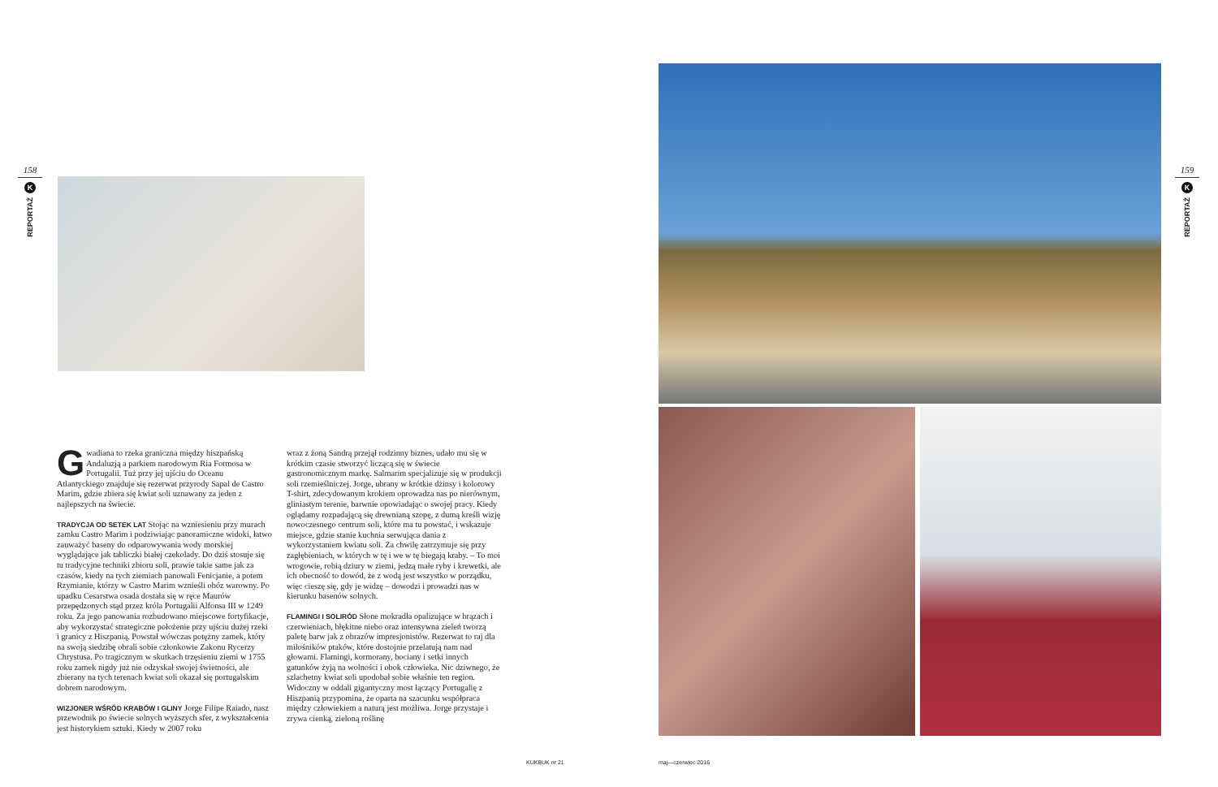158
K
REPORTAŻ
Gwadiana to rzeka graniczna między hiszpańską Andaluzją a parkiem narodowym Ria Formosa w Portugalii. Tuż przy jej ujściu do Oceanu Atlantyckiego znajduje się rezerwat przyrody Sapal de Castro Marim, gdzie zbiera się kwiat soli uznawany za jeden z najlepszych na świecie.
TRADYCJA OD SETEK LAT Stojąc na wzniesieniu przy murach zamku Castro Marim i podziwiając panoramiczne widoki, łatwo zauważyć baseny do odparowywania wody morskiej wyglądające jak tabliczki białej czekolady. Do dziś stosuje się tu tradycyjne techniki zbioru soli, prawie takie same jak za czasów, kiedy na tych ziemiach panowali Fenicjanie, a potem Rzymianie, którzy w Castro Marim wznieśli obóz warowny. Po upadku Cesarstwa osada dostała się w ręce Maurów przepędzonych stąd przez króla Portugalii Alfonsa III w 1249 roku. Za jego panowania rozbudowano miejscowe fortyfikacje, aby wykorzystać strategiczne położenie przy ujściu dużej rzeki i granicy z Hiszpanią. Powstał wówczas potężny zamek, który na swoją siedzibę obrali sobie członkowie Zakonu Rycerzy Chrystusa. Po tragicznym w skutkach trzęsieniu ziemi w 1755 roku zamek nigdy już nie odzyskał swojej świetności, ale zbierany na tych terenach kwiat soli okazał się portugalskim dobrem narodowym.
WIZJONER WŚRÓD KRABÓW I GLINY Jorge Filipe Raiado, nasz przewodnik po świecie solnych wyższych sfer, z wykształcenia jest historykiem sztuki. Kiedy w 2007 roku
wraz z żoną Sandrą przejął rodzinny biznes, udało mu się w krótkim czasie stworzyć liczącą się w świecie gastronomicznym markę. Salmarim specjalizuje się w produkcji soli rzemieślniczej. Jorge, ubrany w krótkie dżinsy i kolorowy T-shirt, zdecydowanym krokiem oprowadza nas po nierównym, gliniastym terenie, barwnie opowiadając o swojej pracy. Kiedy oglądamy rozpadającą się drewnianą szopę, z dumą kreśli wizję nowoczesnego centrum soli, które ma tu powstać, i wskazuje miejsce, gdzie stanie kuchnia serwująca dania z wykorzystaniem kwiatu soli. Za chwilę zatrzymuje się przy zagłębieniach, w których w tę i we w tę biegają kraby. – To moi wrogowie, robią dziury w ziemi, jedzą małe ryby i krewetki, ale ich obecność to dowód, że z wodą jest wszystko w porządku, więc cieszę się, gdy je widzę – dowodzi i prowadzi nas w kierunku basenów solnych.
FLAMINGI I SOLIRÓD Słone mokradła opalizujące w brązach i czerwieniach, błękitne niebo oraz intensywna zieleń tworzą paletę barw jak z obrazów impresjonistów. Rezerwat to raj dla miłośników ptaków, które dostojnie przelatują nam nad głowami. Flamingi, kormorany, bociany i setki innych gatunków żyją na wolności i obok człowieka. Nic dziwnego, że szlachetny kwiat soli upodobał sobie właśnie ten region. Widoczny w oddali gigantyczny most łączący Portugalię z Hiszpanią przypomina, że oparta na szacunku współpraca między człowiekiem a naturą jest możliwa. Jorge przystaje i zrywa cienką, zieloną roślinę
KUKBUK nr 21 maj—czerwiec 2016
159
K
REPORTAŻ